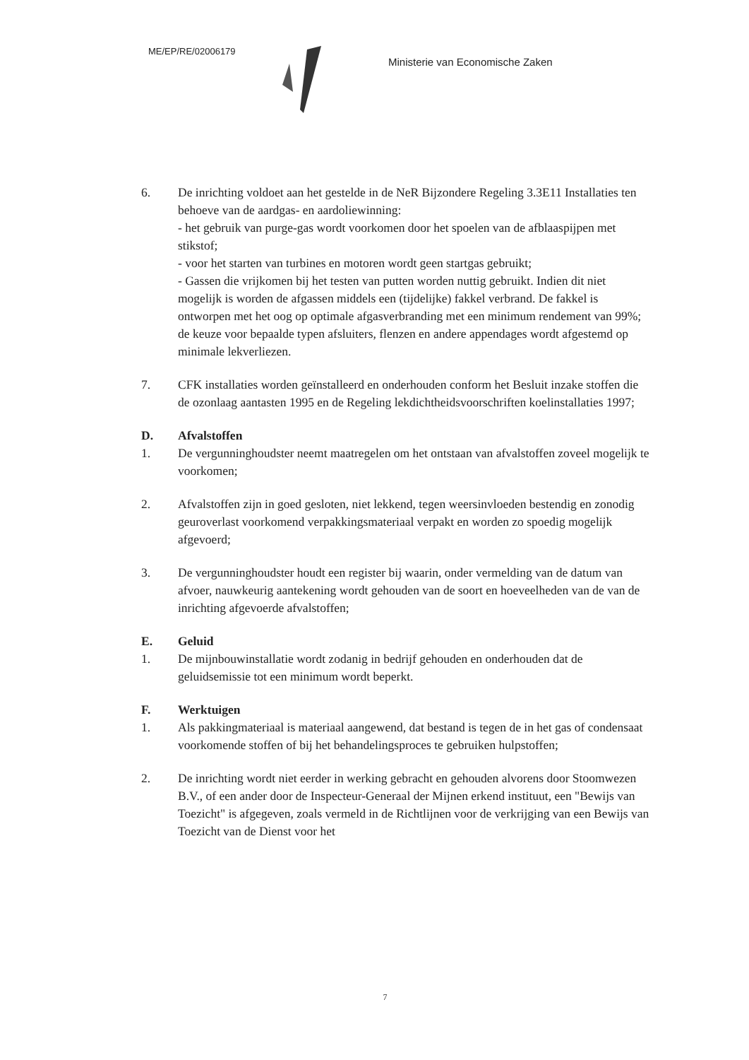ME/EP/RE/02006179
Ministerie van Economische Zaken
6. De inrichting voldoet aan het gestelde in de NeR Bijzondere Regeling 3.3E11 Installaties ten behoeve van de aardgas- en aardoliewinning:
- het gebruik van purge-gas wordt voorkomen door het spoelen van de afblaaspijpen met stikstof;
- voor het starten van turbines en motoren wordt geen startgas gebruikt;
- Gassen die vrijkomen bij het testen van putten worden nuttig gebruikt. Indien dit niet mogelijk is worden de afgassen middels een (tijdelijke) fakkel verbrand. De fakkel is ontworpen met het oog op optimale afgasverbranding met een minimum rendement van 99%;
de keuze voor bepaalde typen afsluiters, flenzen en andere appendages wordt afgestemd op minimale lekverliezen.
7. CFK installaties worden geïnstalleerd en onderhouden conform het Besluit inzake stoffen die de ozonlaag aantasten 1995 en de Regeling lekdichtheidsvoorschriften koelinstallaties 1997;
D. Afvalstoffen
1. De vergunninghoudster neemt maatregelen om het ontstaan van afvalstoffen zoveel mogelijk te voorkomen;
2. Afvalstoffen zijn in goed gesloten, niet lekkend, tegen weersinvloeden bestendig en zonodig geuroverlast voorkomend verpakkingsmateriaal verpakt en worden zo spoedig mogelijk afgevoerd;
3. De vergunninghoudster houdt een register bij waarin, onder vermelding van de datum van afvoer, nauwkeurig aantekening wordt gehouden van de soort en hoeveelheden van de van de inrichting afgevoerde afvalstoffen;
E. Geluid
1. De mijnbouwinstallatie wordt zodanig in bedrijf gehouden en onderhouden dat de geluidsemissie tot een minimum wordt beperkt.
F. Werktuigen
1. Als pakkingmateriaal is materiaal aangewend, dat bestand is tegen de in het gas of condensaat voorkomende stoffen of bij het behandelingsproces te gebruiken hulpstoffen;
2. De inrichting wordt niet eerder in werking gebracht en gehouden alvorens door Stoomwezen B.V., of een ander door de Inspecteur-Generaal der Mijnen erkend instituut, een "Bewijs van Toezicht" is afgegeven, zoals vermeld in de Richtlijnen voor de verkrijging van een Bewijs van Toezicht van de Dienst voor het
7